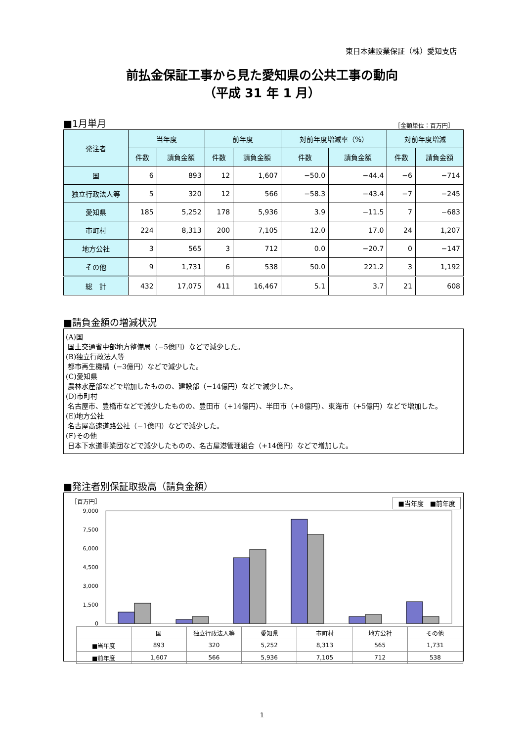東日本建設業保証（株）愛知支店
前払金保証工事から見た愛知県の公共工事の動向
（平成 31 年 1 月）
■1月単月
［金額単位：百万円］
| 発注者 | 当年度 | | 前年度 | | 対前年度増減率（%） | | 対前年度増減 | |
| --- | --- | --- | --- | --- | --- | --- | --- | --- |
| | 件数 | 請負金額 | 件数 | 請負金額 | 件数 | 請負金額 | 件数 | 請負金額 |
| 国 | 6 | 893 | 12 | 1,607 | −50.0 | −44.4 | −6 | −714 |
| 独立行政法人等 | 5 | 320 | 12 | 566 | −58.3 | −43.4 | −7 | −245 |
| 愛知県 | 185 | 5,252 | 178 | 5,936 | 3.9 | −11.5 | 7 | −683 |
| 市町村 | 224 | 8,313 | 200 | 7,105 | 12.0 | 17.0 | 24 | 1,207 |
| 地方公社 | 3 | 565 | 3 | 712 | 0.0 | −20.7 | 0 | −147 |
| その他 | 9 | 1,731 | 6 | 538 | 50.0 | 221.2 | 3 | 1,192 |
| 総 計 | 432 | 17,075 | 411 | 16,467 | 5.1 | 3.7 | 21 | 608 |
■請負金額の増減状況
(A)国
国土交通省中部地方整備局（−5億円）などで減少した。
(B)独立行政法人等
都市再生機構（−3億円）などで減少した。
(C)愛知県
農林水産部などで増加したものの、建設部（−14億円）などで減少した。
(D)市町村
名古屋市、豊橋市などで減少したものの、豊田市（+14億円）、半田市（+8億円）、東海市（+5億円）などで増加した。
(E)地方公社
名古屋高速道路公社（−1億円）などで減少した。
(F)その他
日本下水道事業団などで減少したものの、名古屋港管理組合（+14億円）などで増加した。
■発注者別保証取扱高（請負金額）
［百万円］ ■当年度　■前年度
9,000
7,500
6,000
4,500
3,000
1,500
0
| | 国 | 独立行政法人等 | 愛知県 | 市町村 | 地方公社 | その他 |
| ■当年度 | 893 | 320 | 5,252 | 8,313 | 565 | 1,731 |
| ■前年度 | 1,607 | 566 | 5,936 | 7,105 | 712 | 538 |
1